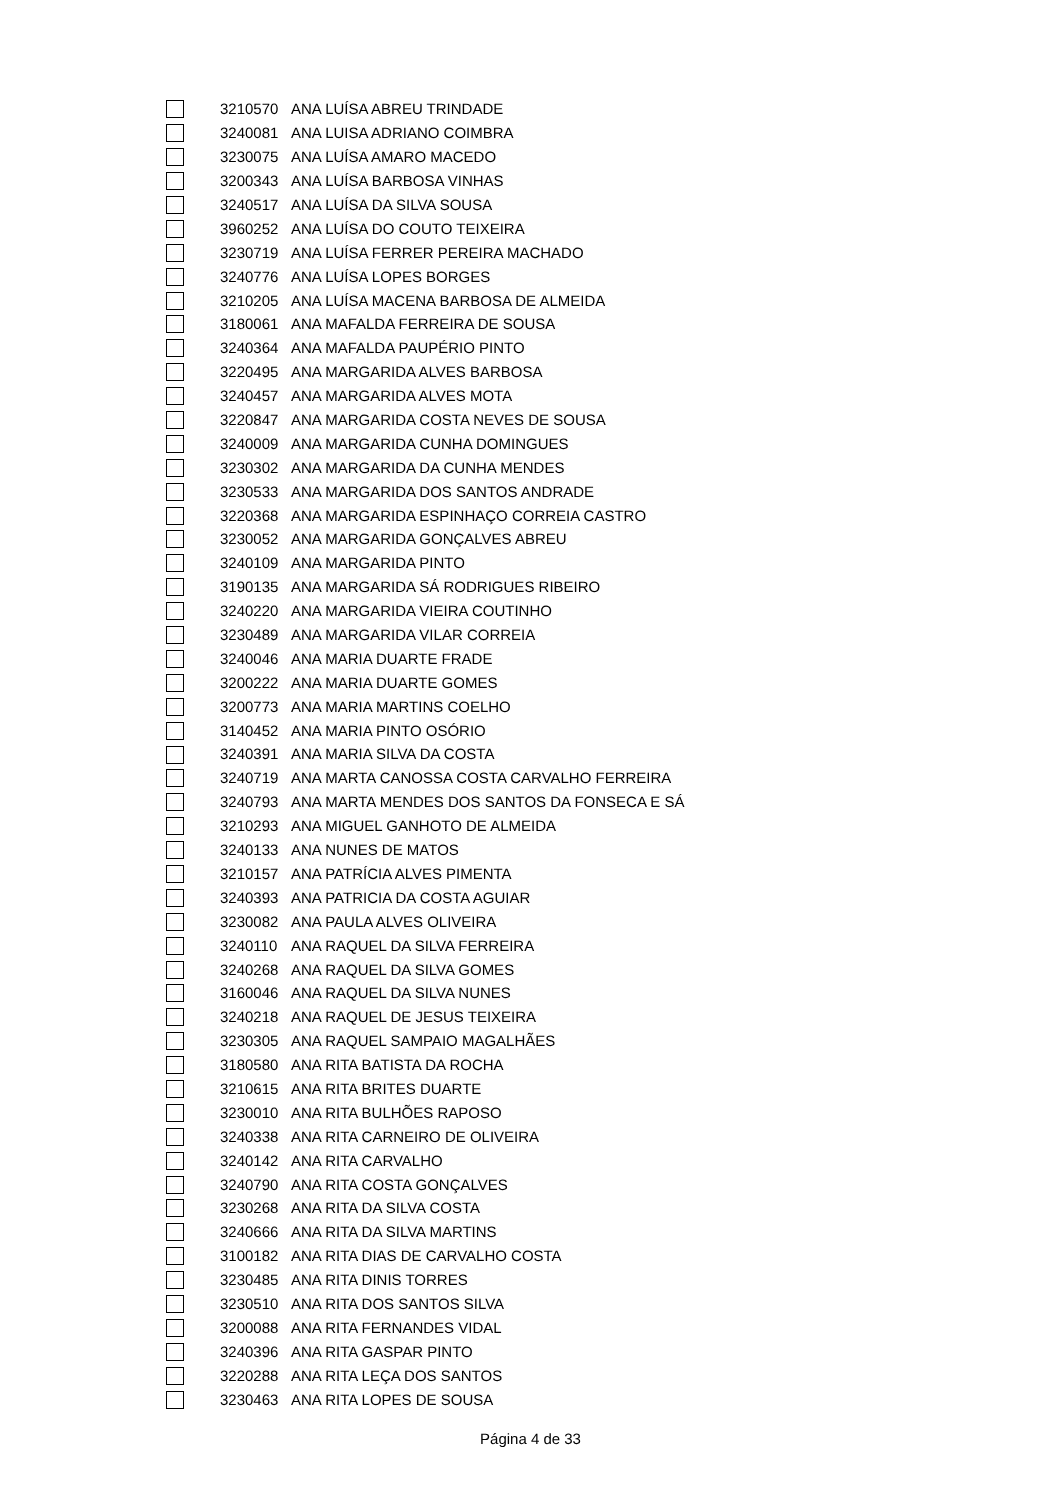| | 3210570 | ANA LUÍSA ABREU TRINDADE |
| | 3240081 | ANA LUISA ADRIANO COIMBRA |
| | 3230075 | ANA LUÍSA AMARO MACEDO |
| | 3200343 | ANA LUÍSA BARBOSA VINHAS |
| | 3240517 | ANA LUÍSA DA SILVA SOUSA |
| | 3960252 | ANA LUÍSA DO COUTO TEIXEIRA |
| | 3230719 | ANA LUÍSA FERRER PEREIRA MACHADO |
| | 3240776 | ANA LUÍSA LOPES BORGES |
| | 3210205 | ANA LUÍSA MACENA BARBOSA DE ALMEIDA |
| | 3180061 | ANA MAFALDA FERREIRA DE SOUSA |
| | 3240364 | ANA MAFALDA PAUPÉRIO PINTO |
| | 3220495 | ANA MARGARIDA ALVES BARBOSA |
| | 3240457 | ANA MARGARIDA ALVES MOTA |
| | 3220847 | ANA MARGARIDA COSTA NEVES DE SOUSA |
| | 3240009 | ANA MARGARIDA CUNHA DOMINGUES |
| | 3230302 | ANA MARGARIDA DA CUNHA MENDES |
| | 3230533 | ANA MARGARIDA DOS SANTOS ANDRADE |
| | 3220368 | ANA MARGARIDA ESPINHAÇO CORREIA CASTRO |
| | 3230052 | ANA MARGARIDA GONÇALVES ABREU |
| | 3240109 | ANA MARGARIDA PINTO |
| | 3190135 | ANA MARGARIDA SÁ RODRIGUES RIBEIRO |
| | 3240220 | ANA MARGARIDA VIEIRA COUTINHO |
| | 3230489 | ANA MARGARIDA VILAR CORREIA |
| | 3240046 | ANA MARIA DUARTE FRADE |
| | 3200222 | ANA MARIA DUARTE GOMES |
| | 3200773 | ANA MARIA MARTINS COELHO |
| | 3140452 | ANA MARIA PINTO OSÓRIO |
| | 3240391 | ANA MARIA SILVA DA COSTA |
| | 3240719 | ANA MARTA CANOSSA COSTA CARVALHO FERREIRA |
| | 3240793 | ANA MARTA MENDES DOS SANTOS DA FONSECA E SÁ |
| | 3210293 | ANA MIGUEL GANHOTO DE ALMEIDA |
| | 3240133 | ANA NUNES DE MATOS |
| | 3210157 | ANA PATRÍCIA ALVES PIMENTA |
| | 3240393 | ANA PATRICIA DA COSTA AGUIAR |
| | 3230082 | ANA PAULA ALVES OLIVEIRA |
| | 3240110 | ANA RAQUEL DA SILVA FERREIRA |
| | 3240268 | ANA RAQUEL DA SILVA GOMES |
| | 3160046 | ANA RAQUEL DA SILVA NUNES |
| | 3240218 | ANA RAQUEL DE JESUS TEIXEIRA |
| | 3230305 | ANA RAQUEL SAMPAIO MAGALHÃES |
| | 3180580 | ANA RITA BATISTA DA ROCHA |
| | 3210615 | ANA RITA BRITES DUARTE |
| | 3230010 | ANA RITA BULHÕES RAPOSO |
| | 3240338 | ANA RITA CARNEIRO DE OLIVEIRA |
| | 3240142 | ANA RITA CARVALHO |
| | 3240790 | ANA RITA COSTA GONÇALVES |
| | 3230268 | ANA RITA DA SILVA COSTA |
| | 3240666 | ANA RITA DA SILVA MARTINS |
| | 3100182 | ANA RITA DIAS DE CARVALHO COSTA |
| | 3230485 | ANA RITA DINIS TORRES |
| | 3230510 | ANA RITA DOS SANTOS SILVA |
| | 3200088 | ANA RITA FERNANDES VIDAL |
| | 3240396 | ANA RITA GASPAR PINTO |
| | 3220288 | ANA RITA LEÇA DOS SANTOS |
| | 3230463 | ANA RITA LOPES DE SOUSA |
Página 4 de 33